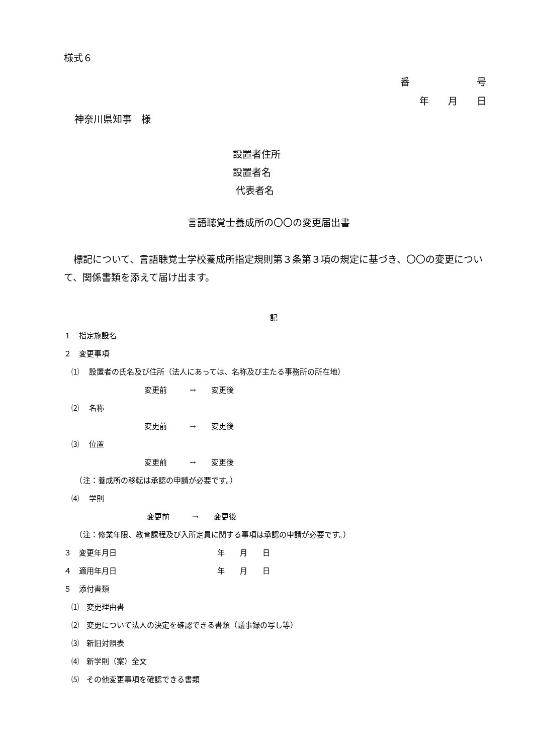様式６
番　　　　　　　号
年　　月　　日
神奈川県知事　様
設置者住所
設置者名
代表者名
言語聴覚士養成所の〇〇の変更届出書
　標記について、言語聴覚士学校養成所指定規則第３条第３項の規定に基づき、〇〇の変更について、関係書類を添えて届け出ます。
記
１　指定施設名
２　変更事項
　⑴　 設置者の氏名及び住所（法人にあっては、名称及び主たる事務所の所在地）
変更前　　　→　　変更後
　⑵　 名称
変更前　　　→　　変更後
　⑶　 位置
変更前　　　→　　変更後
　　（注：養成所の移転は承認の申請が必要です。）
　⑷　 学則
変更前　　　→　　変更後
　　（注：修業年限、教育課程及び入所定員に関する事項は承認の申請が必要です。）
３　変更年月日 年　　月　　日
４　適用年月日 年　　月　　日
５　添付書類
　⑴　変更理由書
　⑵　変更について法人の決定を確認できる書類（議事録の写し等）
　⑶　新旧対照表
　⑷　新学則（案）全文
　⑸　その他変更事項を確認できる書類